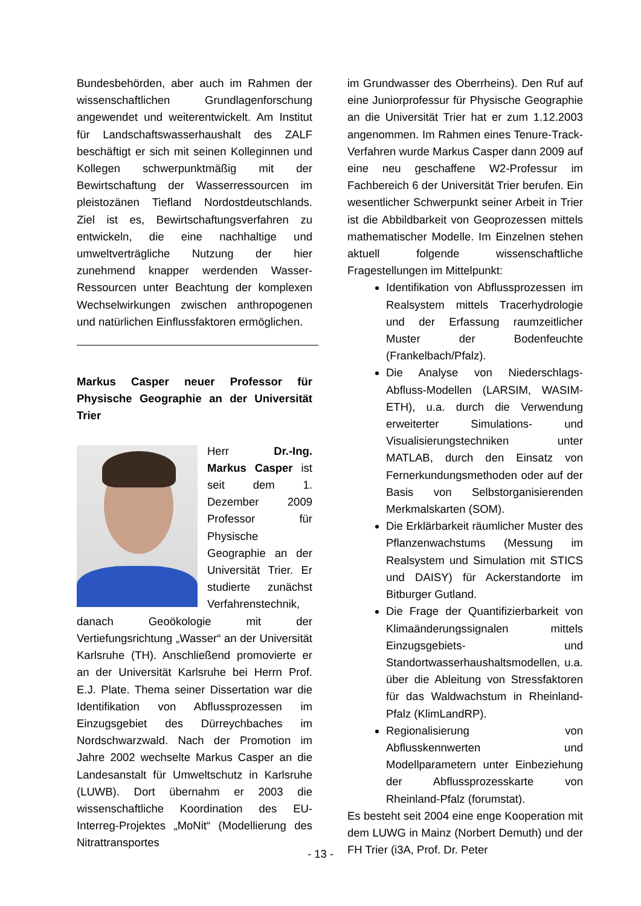Bundesbehörden, aber auch im Rahmen der wissenschaftlichen Grundlagenforschung angewendet und weiterentwickelt. Am Institut für Landschaftswasserhaushalt des ZALF beschäftigt er sich mit seinen Kolleginnen und Kollegen schwerpunktmäßig mit der Bewirtschaftung der Wasserressourcen im pleistozänen Tiefland Nordostdeutschlands. Ziel ist es, Bewirtschaftungsverfahren zu entwickeln, die eine nachhaltige und umweltverträgliche Nutzung der hier zunehmend knapper werdenden Wasser-Ressourcen unter Beachtung der komplexen Wechselwirkungen zwischen anthropogenen und natürlichen Einflussfaktoren ermöglichen.
Markus Casper neuer Professor für Physische Geographie an der Universität Trier
Herr Dr.-Ing. Markus Casper ist seit dem 1. Dezember 2009 Professor für Physische Geographie an der Universität Trier. Er studierte zunächst Verfahrenstechnik, danach Geoökologie mit der Vertiefungsrichtung „Wasser“ an der Universität Karlsruhe (TH). Anschließend promovierte er an der Universität Karlsruhe bei Herrn Prof. E.J. Plate. Thema seiner Dissertation war die Identifikation von Abflussprozessen im Einzugsgebiet des Dürreychbaches im Nordschwarzwald. Nach der Promotion im Jahre 2002 wechselte Markus Casper an die Landesanstalt für Umweltschutz in Karlsruhe (LUWB). Dort übernahm er 2003 die wissenschaftliche Koordination des EU-Interreg-Projektes „MoNit“ (Modellierung des Nitrattransportes
im Grundwasser des Oberrheins). Den Ruf auf eine Juniorprofessur für Physische Geographie an die Universität Trier hat er zum 1.12.2003 angenommen. Im Rahmen eines Tenure-Track-Verfahren wurde Markus Casper dann 2009 auf eine neu geschaffene W2-Professur im Fachbereich 6 der Universität Trier berufen. Ein wesentlicher Schwerpunkt seiner Arbeit in Trier ist die Abbildbarkeit von Geoprozessen mittels mathematischer Modelle. Im Einzelnen stehen aktuell folgende wissenschaftliche Fragestellungen im Mittelpunkt:
Identifikation von Abflussprozessen im Realsystem mittels Tracerhydrologie und der Erfassung raumzeitlicher Muster der Bodenfeuchte (Frankelbach/Pfalz).
Die Analyse von Niederschlags-Abfluss-Modellen (LARSIM, WASIM-ETH), u.a. durch die Verwendung erweiterter Simulations- und Visualisierungstechniken unter MATLAB, durch den Einsatz von Fernerkundungsmethoden oder auf der Basis von Selbstorganisierenden Merkmalskarten (SOM).
Die Erklärbarkeit räumlicher Muster des Pflanzenwachstums (Messung im Realsystem und Simulation mit STICS und DAISY) für Ackerstandorte im Bitburger Gutland.
Die Frage der Quantifizierbarkeit von Klimaänderungssignalen mittels Einzugsgebiets- und Standortwasserhaushaltsmodellen, u.a. über die Ableitung von Stressfaktoren für das Waldwachstum in Rheinland-Pfalz (KlimLandRP).
Regionalisierung von Abflusskennwerten und Modellparametern unter Einbeziehung der Abflussprozesskarte von Rheinland-Pfalz (forumstat).
Es besteht seit 2004 eine enge Kooperation mit dem LUWG in Mainz (Norbert Demuth) und der FH Trier (i3A, Prof. Dr. Peter
- 13 -